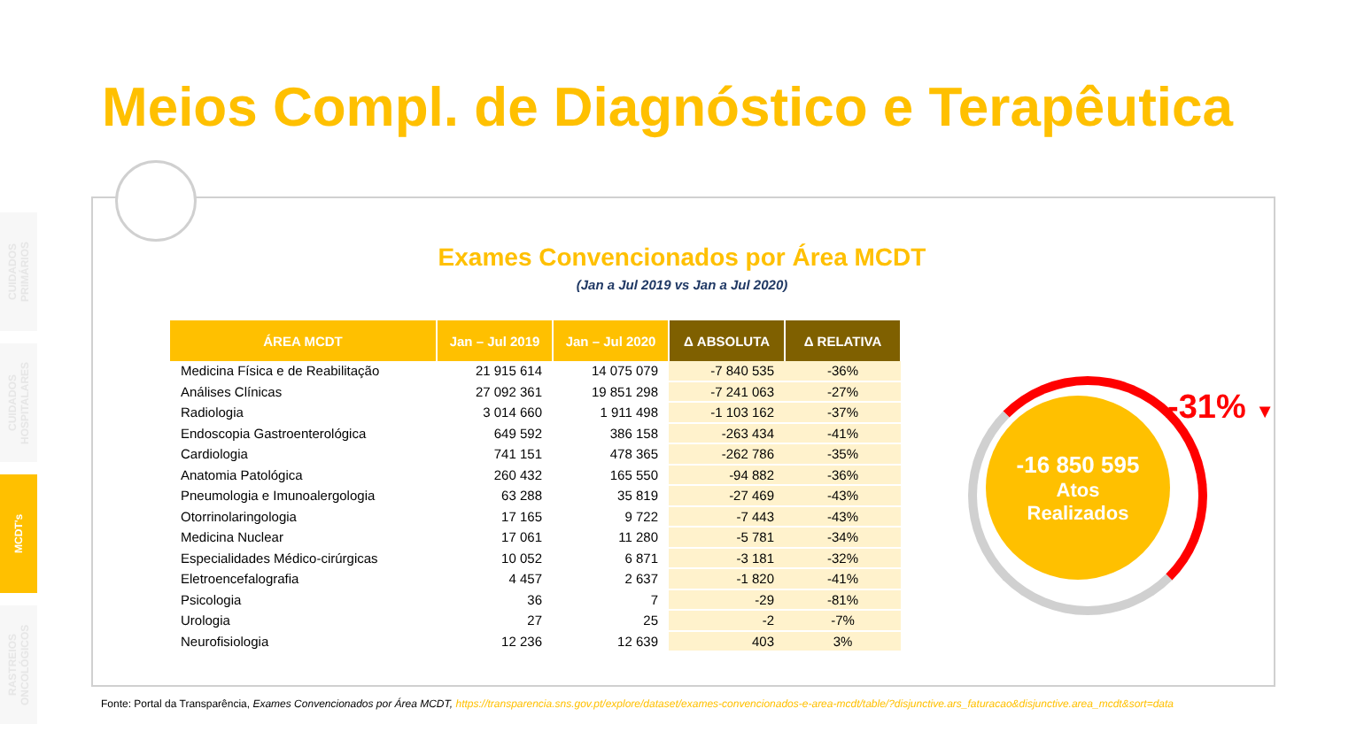CUIDADOS PRIMÁRIOS
CUIDADOS HOSPITALARES
MCDT's
RASTREIOS ONCOLÓGICOS
Meios Compl. de Diagnóstico e Terapêutica
Exames Convencionados por Área MCDT
(Jan a Jul 2019 vs Jan a Jul 2020)
| ÁREA MCDT | Jan – Jul 2019 | Jan – Jul 2020 | Δ ABSOLUTA | Δ RELATIVA |
| --- | --- | --- | --- | --- |
| Medicina Física e de Reabilitação | 21 915 614 | 14 075 079 | -7 840 535 | -36% |
| Análises Clínicas | 27 092 361 | 19 851 298 | -7 241 063 | -27% |
| Radiologia | 3 014 660 | 1 911 498 | -1 103 162 | -37% |
| Endoscopia Gastroenterológica | 649 592 | 386 158 | -263 434 | -41% |
| Cardiologia | 741 151 | 478 365 | -262 786 | -35% |
| Anatomia Patológica | 260 432 | 165 550 | -94 882 | -36% |
| Pneumologia e Imunoalergologia | 63 288 | 35 819 | -27 469 | -43% |
| Otorrinolaringologia | 17 165 | 9 722 | -7 443 | -43% |
| Medicina Nuclear | 17 061 | 11 280 | -5 781 | -34% |
| Especialidades Médico-cirúrgicas | 10 052 | 6 871 | -3 181 | -32% |
| Eletroencefalografia | 4 457 | 2 637 | -1 820 | -41% |
| Psicologia | 36 | 7 | -29 | -81% |
| Urologia | 27 | 25 | -2 | -7% |
| Neurofisiologia | 12 236 | 12 639 | 403 | 3% |
-16 850 595
Atos
Realizados
-31% ▼
Fonte: Portal da Transparência, Exames Convencionados por Área MCDT, https://transparencia.sns.gov.pt/explore/dataset/exames-convencionados-e-area-mcdt/table/?disjunctive.ars_faturacao&disjunctive.area_mcdt&sort=data